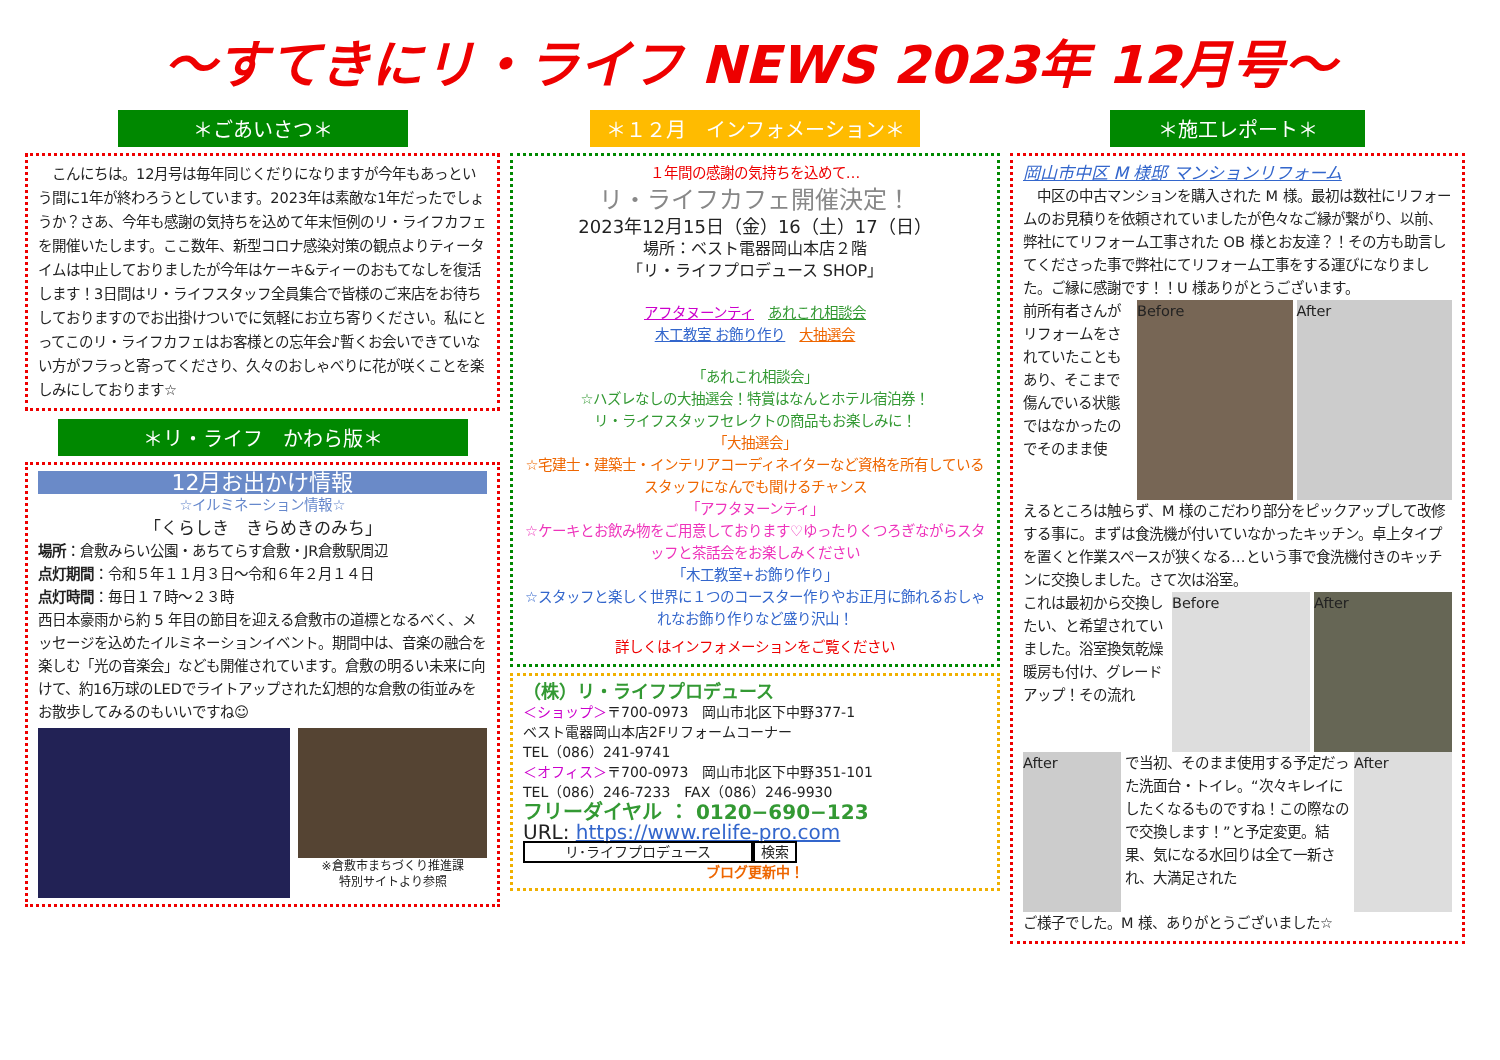～すてきにリ・ライフ NEWS 2023年 12月号～
＊ごあいさつ＊
　こんにちは。12月号は毎年同じくだりになりますが今年もあっという間に1年が終わろうとしています。2023年は素敵な1年だったでしょうか？さあ、今年も感謝の気持ちを込めて年末恒例のリ・ライフカフェを開催いたします。ここ数年、新型コロナ感染対策の観点よりティータイムは中止しておりましたが今年はケーキ&ティーのおもてなしを復活します！3日間はリ・ライフスタッフ全員集合で皆様のご来店をお待ちしておりますのでお出掛けついでに気軽にお立ち寄りください。私にとってこのリ・ライフカフェはお客様との忘年会♪暫くお会いできていない方がフラっと寄ってくださり、久々のおしゃべりに花が咲くことを楽しみにしております☆
＊リ・ライフ　かわら版＊
12月お出かけ情報
☆イルミネーション情報☆
「くらしき　きらめきのみち」
場所：倉敷みらい公園・あちてらす倉敷・JR倉敷駅周辺
点灯期間：令和５年１１月３日～令和６年２月１４日
点灯時間：毎日１７時～２３時
西日本豪雨から約 5 年目の節目を迎える倉敷市の道標となるべく、メッセージを込めたイルミネーションイベント。期間中は、音楽の融合を楽しむ「光の音楽会」なども開催されています。倉敷の明るい未来に向けて、約16万球のLEDでライトアップされた幻想的な倉敷の街並みをお散歩してみるのもいいですね☺
※倉敷市まちづくり推進課
特別サイトより参照
＊１２月　インフォメーション＊
１年間の感謝の気持ちを込めて…
リ・ライフカフェ開催決定！
2023年12月15日（金）16（土）17（日）
場所：ベスト電器岡山本店２階
「リ・ライフプロデュース SHOP」
アフタヌーンティ　あれこれ相談会
木工教室 お飾り作り　大抽選会
「あれこれ相談会」
☆ハズレなしの大抽選会！特賞はなんとホテル宿泊券！
リ・ライフスタッフセレクトの商品もお楽しみに！
「大抽選会」
☆宅建士・建築士・インテリアコーディネイターなど資格を所有しているスタッフになんでも聞けるチャンス
「アフタヌーンティ」
☆ケーキとお飲み物をご用意しております♡ゆったりくつろぎながらスタッフと茶話会をお楽しみください
「木工教室+お飾り作り」
☆スタッフと楽しく世界に１つのコースター作りやお正月に飾れるおしゃれなお飾り作りなど盛り沢山！
詳しくはインフォメーションをご覧ください
（株）リ・ライフプロデュース
＜ショップ＞〒700-0973　岡山市北区下中野377-1
ベスト電器岡山本店2Fリフォームコーナー
TEL（086）241-9741
＜オフィス＞〒700-0973　岡山市北区下中野351-101
TEL（086）246-7233　FAX（086）246-9930
フリーダイヤル ： 0120−690−123
URL: https://www.relife-pro.com
リ･ライフプロデュース 検索
ブログ更新中！
＊施工レポート＊
岡山市中区 M 様邸 マンションリフォーム
　中区の中古マンションを購入された M 様。最初は数社にリフォームのお見積りを依頼されていましたが色々なご縁が繋がり、以前、弊社にてリフォーム工事された OB 様とお友達？！その方も助言してくださった事で弊社にてリフォーム工事をする運びになりました。ご縁に感謝です！！U 様ありがとうございます。
前所有者さんがリフォームをされていたこともあり、そこまで傷んでいる状態ではなかったのでそのまま使
Before After
えるところは触らず、M 様のこだわり部分をピックアップして改修する事に。まずは食洗機が付いていなかったキッチン。卓上タイプを置くと作業スペースが狭くなる…という事で食洗機付きのキッチンに交換しました。さて次は浴室。
これは最初から交換したい、と希望されていました。浴室換気乾燥暖房も付け、グレードアップ！その流れ
Before After
After
で当初、そのまま使用する予定だった洗面台・トイレ。“次々キレイにしたくなるものですね！この際なので交換します！”と予定変更。結果、気になる水回りは全て一新され、大満足された
After
ご様子でした。M 様、ありがとうございました☆